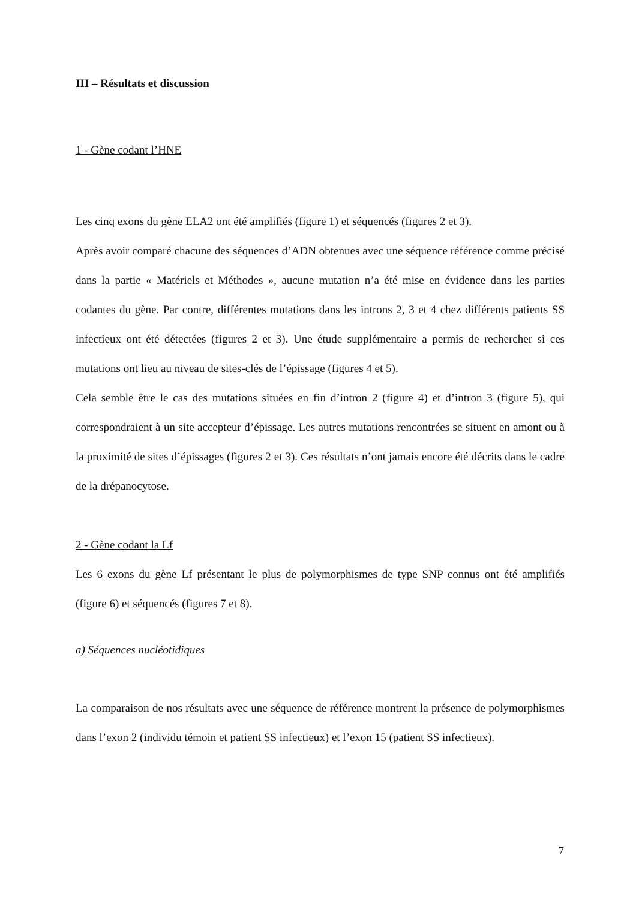III – Résultats et discussion
1 - Gène codant l’HNE
Les cinq exons du gène ELA2 ont été amplifiés (figure 1) et séquencés (figures 2 et 3).
Après avoir comparé chacune des séquences d’ADN obtenues avec une séquence référence comme précisé dans la partie « Matériels et Méthodes », aucune mutation n’a été mise en évidence dans les parties codantes du gène. Par contre, différentes mutations dans les introns 2, 3 et 4 chez différents patients SS infectieux ont été détectées (figures 2 et 3). Une étude supplémentaire a permis de rechercher si ces mutations ont lieu au niveau de sites-clés de l’épissage (figures 4 et 5).
Cela semble être le cas des mutations situées en fin d’intron 2 (figure 4) et d’intron 3 (figure 5), qui correspondraient à un site accepteur d’épissage. Les autres mutations rencontrées se situent en amont ou à la proximité de sites d’épissages (figures 2 et 3). Ces résultats n’ont jamais encore été décrits dans le cadre de la drépanocytose.
2 - Gène codant la Lf
Les 6 exons du gène Lf présentant le plus de polymorphismes de type SNP connus ont été amplifiés (figure 6) et séquencés (figures 7 et 8).
a) Séquences nucléotidiques
La comparaison de nos résultats avec une séquence de référence montrent la présence de polymorphismes dans l’exon 2 (individu témoin et patient SS infectieux) et l’exon 15 (patient SS infectieux).
7